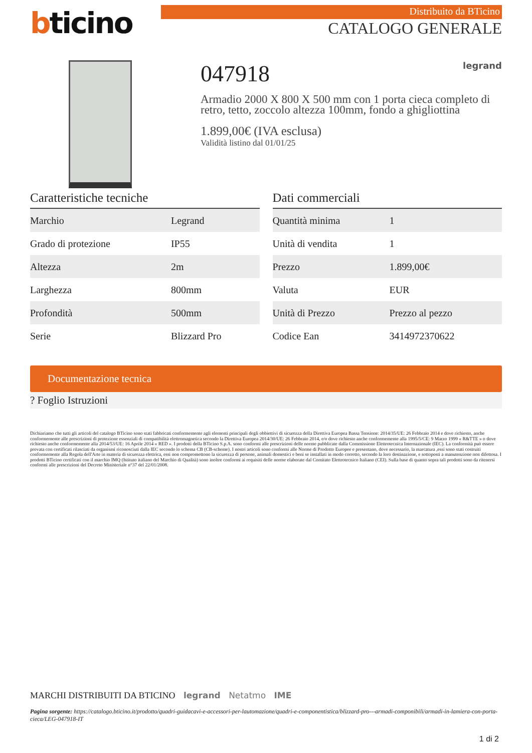bticino
Distribuito da BTicino
CATALOGO GENERALE
047918 legrand
Armadio 2000 X 800 X 500 mm con 1 porta cieca completo di retro, tetto, zoccolo altezza 100mm, fondo a ghigliottina
1.899,00€ (IVA esclusa)
Validità listino dal 01/01/25
Caratteristiche tecniche
| Marchio | Legrand |
| Grado di protezione | IP55 |
| Altezza | 2m |
| Larghezza | 800mm |
| Profondità | 500mm |
| Serie | Blizzard Pro |
Dati commerciali
| Quantità minima | 1 |
| Unità di vendita | 1 |
| Prezzo | 1.899,00€ |
| Valuta | EUR |
| Unità di Prezzo | Prezzo al pezzo |
| Codice Ean | 3414972370622 |
Documentazione tecnica
? Foglio Istruzioni
Dichiariamo che tutti gli articoli del catalogo BTicino sono stati fabbricati conformemente agli elementi principali degli obbiettivi di sicurezza della Direttiva Europea Bassa Tensione: 2014/35/UE: 26 Febbraio 2014 e dove richiesto, anche conformemente alle prescrizioni di protezione essenziali di compatibilità elettromagnetica secondo la Direttiva Europea 2014/30/UE: 26 Febbraio 2014, e/o dove richiesto anche conformemente alla 1995/5/CE: 9 Marzo 1999 « R&TTE » o dove richiesto anche conformemente alla 2014/53/UE: 16 Aprile 2014 « RED ». I prodotti della BTicino S.p.A. sono conformi alle prescrizioni delle norme pubblicate dalla Commissione Elettrotecnica Internazionale (IEC). La conformità può essere provata con certificati rilasciati da organismi riconosciuti dalla IEC secondo lo schema CB (CB-scheme). I nostri articoli sono conformi alle Norme di Prodotto Europee e presentano, dove necessario, la marcatura ,essi sono stati costruiti conformemente alla Regola dell'Arte in materia di sicurezza elettrica, essi non compromettono la sicurezza di persone, animali domestici e beni se installati in modo corretto, secondo la loro destinazione, e sottoposti a manutenzione non difettosa. I prodotti BTicino certificati con il marchio IMQ (Istituto italiano del Marchio di Qualità) sono inoltre conformi ai requisiti delle norme elaborate dal Comitato Elettrotecnico Italiano (CEI). Sulla base di quanto sopra tali prodotti sono da ritenersi conformi alle prescrizioni del Decreto Ministeriale n°37 del 22/01/2008.
MARCHI DISTRIBUITI DA BTICINO legrand Netatmo IME
Pagina sorgente: https://catalogo.bticino.it/prodotto/quadri-guidacavi-e-accessori-per-lautomazione/quadri-e-componentistica/blizzard-pro---armadi-componibili/armadi-in-lamiera-con-porta-cieca/LEG-047918-IT
1 di 2